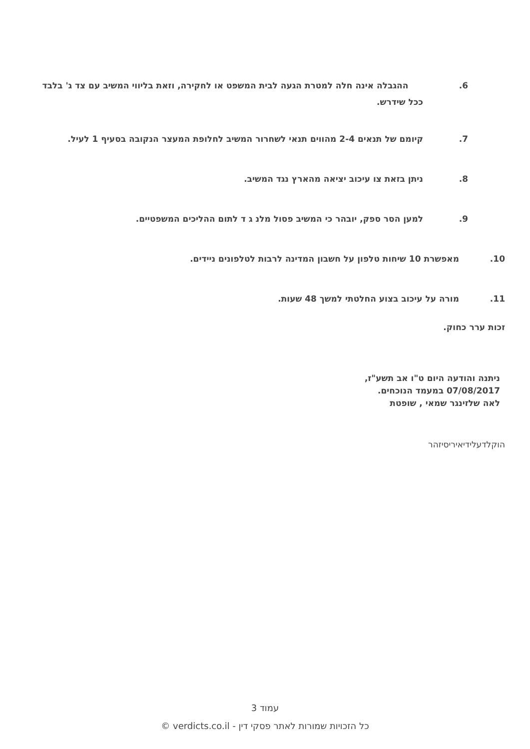6. ההגבלה אינה חלה למטרת הגעה לבית המשפט או לחקירה, וזאת בליווי המשיב עם צד ג' בלבד ככל שידרש.
7. קיומם של תנאים 2-4 מהווים תנאי לשחרור המשיב לחלופת המעצר הנקובה בסעיף 1 לעיל.
8. ניתן בזאת צו עיכוב יציאה מהארץ נגד המשיב.
9. למען הסר ספק, יובהר כי המשיב פסול מלנ ג ד לתום ההליכים המשפטיים.
10. מאפשרת 10 שיחות טלפון על חשבון המדינה לרבות לטלפונים ניידים.
11. מורה על עיכוב בצוע החלטתי למשך 48 שעות.
זכות ערר כחוק.
ניתנה והודעה היום ט"ו אב תשע"ז,
07/08/2017 במעמד הנוכחים.
לאה שלזינגר שמאי , שופטת
הוקלדעלידיאיריסיזהר
עמוד 3
כל הזכויות שמורות לאתר פסקי דין - verdicts.co.il ©